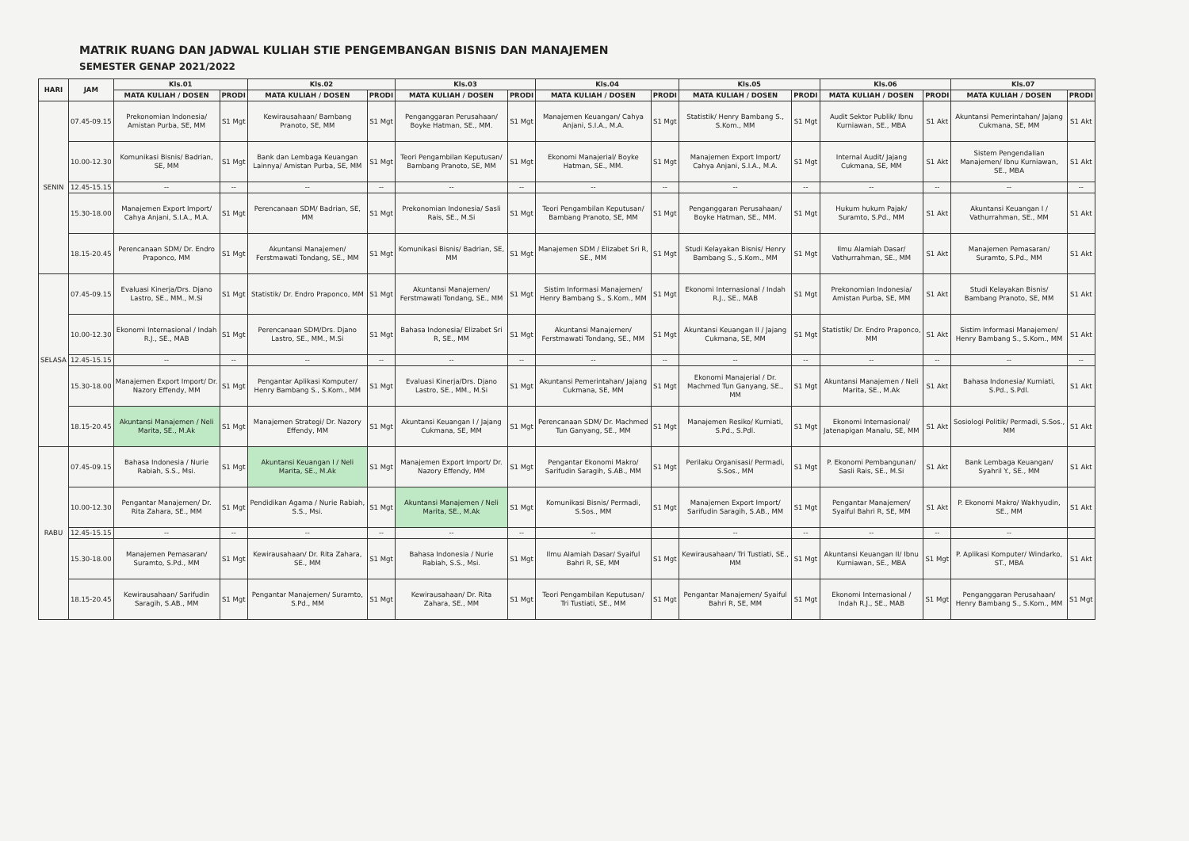MATRIK RUANG DAN JADWAL KULIAH STIE PENGEMBANGAN BISNIS DAN MANAJEMEN
SEMESTER GENAP 2021/2022
| HARI | JAM | Kls.01 | | Kls.02 | | Kls.03 | | Kls.04 | | Kls.05 | | Kls.06 | | Kls.07 | |
| --- | --- | --- | --- | --- | --- | --- | --- | --- | --- | --- | --- | --- | --- | --- | --- |
| | | MATA KULIAH / DOSEN | PRODI | MATA KULIAH / DOSEN | PRODI | MATA KULIAH / DOSEN | PRODI | MATA KULIAH / DOSEN | PRODI | MATA KULIAH / DOSEN | PRODI | MATA KULIAH / DOSEN | PRODI | MATA KULIAH / DOSEN | PRODI |
| SENIN | 07.45-09.15 | Prekonomian Indonesia/ Amistan Purba, SE, MM | S1 Mgt | Kewirausahaan/ Bambang Pranoto, SE, MM | S1 Mgt | Penganggaran Perusahaan/ Boyke Hatman, SE., MM. | S1 Mgt | Manajemen Keuangan/ Cahya Anjani, S.I.A., M.A. | S1 Mgt | Statistik/ Henry Bambang S., S.Kom., MM | S1 Mgt | Audit Sektor Publik/ Ibnu Kurniawan, SE., MBA | S1 Akt | Akuntansi Pemerintahan/ Jajang Cukmana, SE, MM | S1 Akt |
| | 10.00-12.30 | Komunikasi Bisnis/ Badrian, SE, MM | S1 Mgt | Bank dan Lembaga Keuangan Lainnya/ Amistan Purba, SE, MM | S1 Mgt | Teori Pengambilan Keputusan/ Bambang Pranoto, SE, MM | S1 Mgt | Ekonomi Manajerial/ Boyke Hatman, SE., MM. | S1 Mgt | Manajemen Export Import/ Cahya Anjani, S.I.A., M.A. | S1 Mgt | Internal Audit/ Jajang Cukmana, SE, MM | S1 Akt | Sistem Pengendalian Manajemen/ Ibnu Kurniawan, SE., MBA | S1 Akt |
| | 12.45-15.15 | -- | -- | -- | -- | -- | -- | -- | -- | -- | -- | -- | -- | -- | -- |
| | 15.30-18.00 | Manajemen Export Import/ Cahya Anjani, S.I.A., M.A. | S1 Mgt | Perencanaan SDM/ Badrian, SE, MM | S1 Mgt | Prekonomian Indonesia/ Sasli Rais, SE., M.Si | S1 Mgt | Teori Pengambilan Keputusan/ Bambang Pranoto, SE, MM | S1 Mgt | Penganggaran Perusahaan/ Boyke Hatman, SE., MM. | S1 Mgt | Hukum hukum Pajak/ Suramto, S.Pd., MM | S1 Akt | Akuntansi Keuangan I / Vathurrahman, SE., MM | S1 Akt |
| | 18.15-20.45 | Perencanaan SDM/ Dr. Endro Praponco, MM | S1 Mgt | Akuntansi Manajemen/ Ferstmawati Tondang, SE., MM | S1 Mgt | Komunikasi Bisnis/ Badrian, SE, MM | S1 Mgt | Manajemen SDM / Elizabet Sri R, SE., MM | S1 Mgt | Studi Kelayakan Bisnis/ Henry Bambang S., S.Kom., MM | S1 Mgt | Ilmu Alamiah Dasar/ Vathurrahman, SE., MM | S1 Akt | Manajemen Pemasaran/ Suramto, S.Pd., MM | S1 Akt |
| SELASA | 07.45-09.15 | Evaluasi Kinerja/Drs. Djano Lastro, SE., MM., M.Si | S1 Mgt | Statistik/ Dr. Endro Praponco, MM | S1 Mgt | Akuntansi Manajemen/ Ferstmawati Tondang, SE., MM | S1 Mgt | Sistim Informasi Manajemen/ Henry Bambang S., S.Kom., MM | S1 Mgt | Ekonomi Internasional / Indah R.J., SE., MAB | S1 Mgt | Prekonomian Indonesia/ Amistan Purba, SE, MM | S1 Akt | Studi Kelayakan Bisnis/ Bambang Pranoto, SE, MM | S1 Akt |
| | 10.00-12.30 | Ekonomi Internasional / Indah R.J., SE., MAB | S1 Mgt | Perencanaan SDM/Drs. Djano Lastro, SE., MM., M.Si | S1 Mgt | Bahasa Indonesia/ Elizabet Sri R, SE., MM | S1 Mgt | Akuntansi Manajemen/ Ferstmawati Tondang, SE., MM | S1 Mgt | Akuntansi Keuangan II / Jajang Cukmana, SE, MM | S1 Mgt | Statistik/ Dr. Endro Praponco, MM | S1 Akt | Sistim Informasi Manajemen/ Henry Bambang S., S.Kom., MM | S1 Akt |
| | 12.45-15.15 | -- | -- | -- | -- | -- | -- | -- | -- | -- | -- | -- | -- | -- | -- |
| | 15.30-18.00 | Manajemen Export Import/ Dr. Nazory Effendy, MM | S1 Mgt | Pengantar Aplikasi Komputer/ Henry Bambang S., S.Kom., MM | S1 Mgt | Evaluasi Kinerja/Drs. Djano Lastro, SE., MM., M.Si | S1 Mgt | Akuntansi Pemerintahan/ Jajang Cukmana, SE, MM | S1 Mgt | Ekonomi Manajerial / Dr. Machmed Tun Ganyang, SE., MM | S1 Mgt | Akuntansi Manajemen / Neli Marita, SE., M.Ak | S1 Akt | Bahasa Indonesia/ Kurniati, S.Pd., S.Pdl. | S1 Akt |
| | 18.15-20.45 | Akuntansi Manajemen / Neli Marita, SE., M.Ak | S1 Mgt | Manajemen Strategi/ Dr. Nazory Effendy, MM | S1 Mgt | Akuntansi Keuangan I / Jajang Cukmana, SE, MM | S1 Mgt | Perencanaan SDM/ Dr. Machmed Tun Ganyang, SE., MM | S1 Mgt | Manajemen Resiko/ Kurniati, S.Pd., S.Pdl. | S1 Mgt | Ekonomi Internasional/ Jatenapigan Manalu, SE, MM | S1 Akt | Sosiologi Politik/ Permadi, S.Sos., MM | S1 Akt |
| RABU | 07.45-09.15 | Bahasa Indonesia / Nurie Rabiah, S.S., Msi. | S1 Mgt | Akuntansi Keuangan I / Neli Marita, SE., M.Ak | S1 Mgt | Manajemen Export Import/ Dr. Nazory Effendy, MM | S1 Mgt | Pengantar Ekonomi Makro/ Sarifudin Saragih, S.AB., MM | S1 Mgt | Perilaku Organisasi/ Permadi, S.Sos., MM | S1 Mgt | P. Ekonomi Pembangunan/ Sasli Rais, SE., M.Si | S1 Akt | Bank Lembaga Keuangan/ Syahril Y., SE., MM | S1 Akt |
| | 10.00-12.30 | Pengantar Manajemen/ Dr. Rita Zahara, SE., MM | S1 Mgt | Pendidikan Agama / Nurie Rabiah, S.S., Msi. | S1 Mgt | Akuntansi Manajemen / Neli Marita, SE., M.Ak | S1 Mgt | Komunikasi Bisnis/ Permadi, S.Sos., MM | S1 Mgt | Manajemen Export Import/ Sarifudin Saragih, S.AB., MM | S1 Mgt | Pengantar Manajemen/ Syaiful Bahri R, SE, MM | S1 Akt | P. Ekonomi Makro/ Wakhyudin, SE., MM | S1 Akt |
| | 12.45-15.15 | -- | -- | -- | -- | -- | -- | -- | | -- | -- | -- | -- | -- | |
| | 15.30-18.00 | Manajemen Pemasaran/ Suramto, S.Pd., MM | S1 Mgt | Kewirausahaan/ Dr. Rita Zahara, SE., MM | S1 Mgt | Bahasa Indonesia / Nurie Rabiah, S.S., Msi. | S1 Mgt | Ilmu Alamiah Dasar/ Syaiful Bahri R, SE, MM | S1 Mgt | Kewirausahaan/ Tri Tustiati, SE., MM | S1 Mgt | Akuntansi Keuangan II/ Ibnu Kurniawan, SE., MBA | S1 Mgt | P. Aplikasi Komputer/ Windarko, ST., MBA | S1 Akt |
| | 18.15-20.45 | Kewirausahaan/ Sarifudin Saragih, S.AB., MM | S1 Mgt | Pengantar Manajemen/ Suramto, S.Pd., MM | S1 Mgt | Kewirausahaan/ Dr. Rita Zahara, SE., MM | S1 Mgt | Teori Pengambilan Keputusan/ Tri Tustiati, SE., MM | S1 Mgt | Pengantar Manajemen/ Syaiful Bahri R, SE, MM | S1 Mgt | Ekonomi Internasional / Indah R.J., SE., MAB | S1 Mgt | Penganggaran Perusahaan/ Henry Bambang S., S.Kom., MM | S1 Mgt |